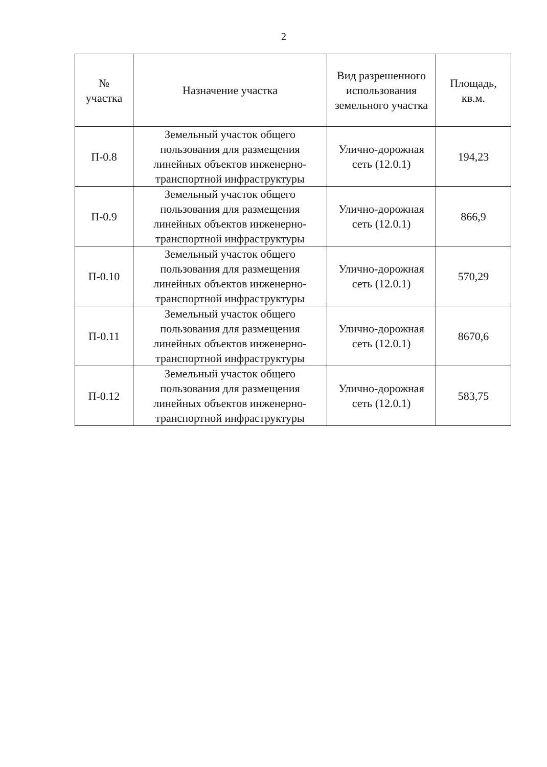2
| № участка | Назначение участка | Вид разрешенного использования земельного участка | Площадь, кв.м. |
| --- | --- | --- | --- |
| П-0.8 | Земельный участок общего пользования для размещения линейных объектов инженерно-транспортной инфраструктуры | Улично-дорожная сеть (12.0.1) | 194,23 |
| П-0.9 | Земельный участок общего пользования для размещения линейных объектов инженерно-транспортной инфраструктуры | Улично-дорожная сеть (12.0.1) | 866,9 |
| П-0.10 | Земельный участок общего пользования для размещения линейных объектов инженерно-транспортной инфраструктуры | Улично-дорожная сеть (12.0.1) | 570,29 |
| П-0.11 | Земельный участок общего пользования для размещения линейных объектов инженерно-транспортной инфраструктуры | Улично-дорожная сеть (12.0.1) | 8670,6 |
| П-0.12 | Земельный участок общего пользования для размещения линейных объектов инженерно-транспортной инфраструктуры | Улично-дорожная сеть (12.0.1) | 583,75 |